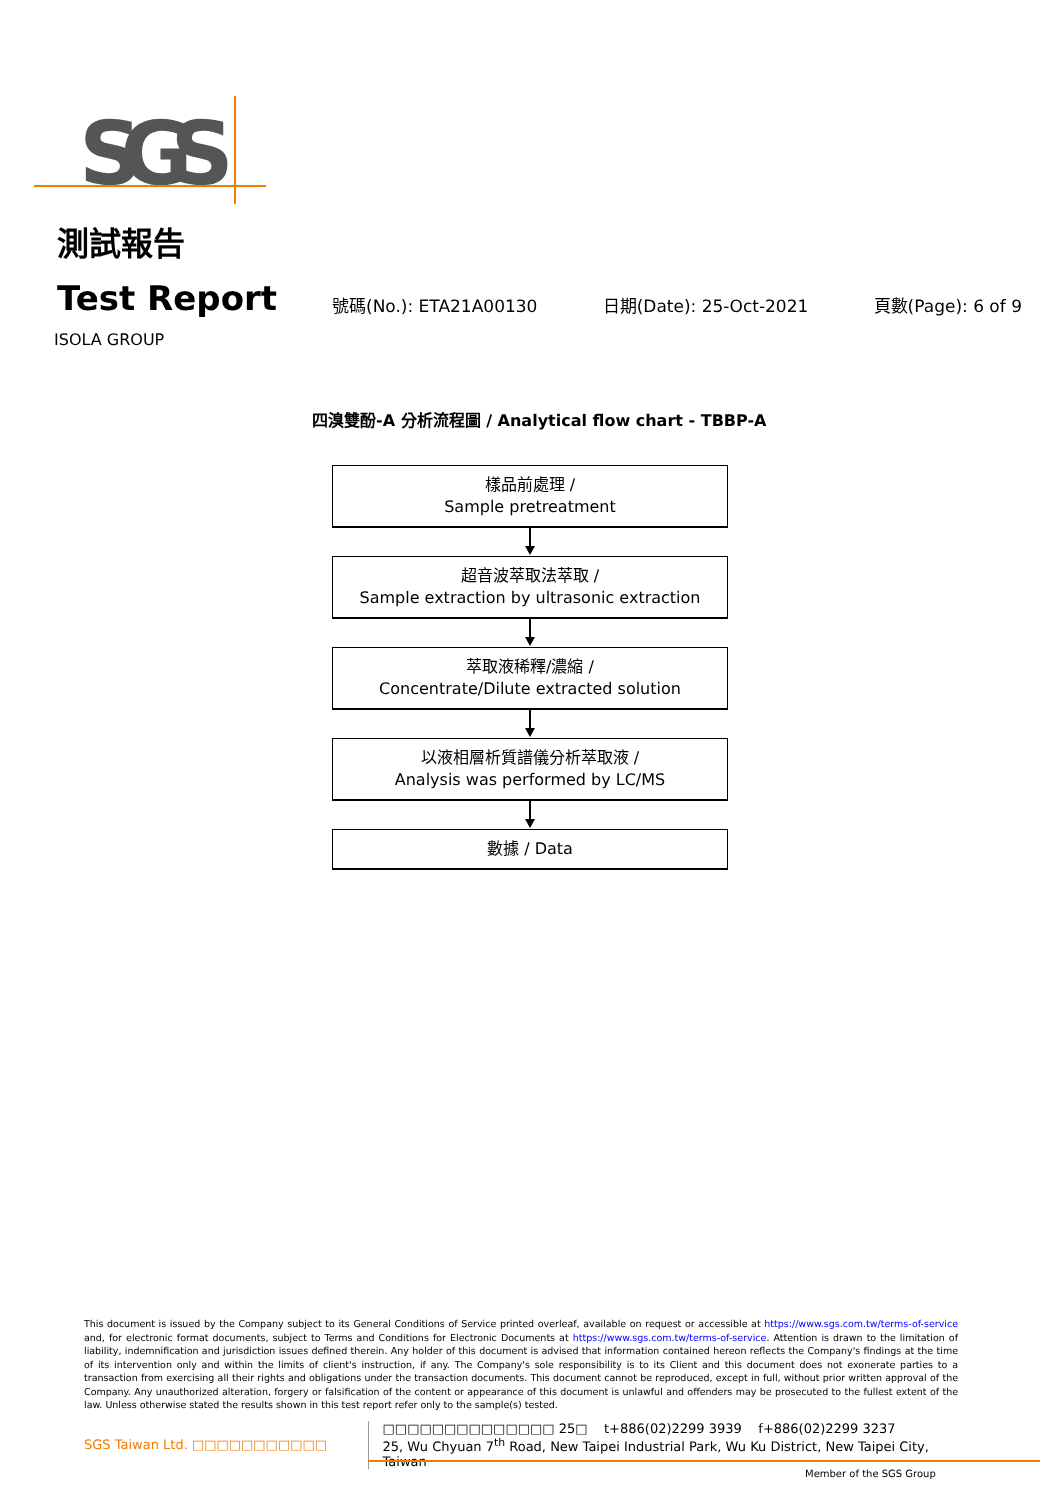SGS
測試報告
Test Report
號碼(No.): ETA21A00130 日期(Date): 25-Oct-2021 頁數(Page): 6 of 9
ISOLA GROUP
四溴雙酚-A 分析流程圖 / Analytical flow chart - TBBP-A
樣品前處理 /
Sample pretreatment
超音波萃取法萃取 /
Sample extraction by ultrasonic extraction
萃取液稀釋/濃縮 /
Concentrate/Dilute extracted solution
以液相層析質譜儀分析萃取液 /
Analysis was performed by LC/MS
數據 / Data
This document is issued by the Company subject to its General Conditions of Service printed overleaf, available on request or accessible at https://www.sgs.com.tw/terms-of-service and, for electronic format documents, subject to Terms and Conditions for Electronic Documents at https://www.sgs.com.tw/terms-of-service. Attention is drawn to the limitation of liability, indemnification and jurisdiction issues defined therein. Any holder of this document is advised that information contained hereon reflects the Company's findings at the time of its intervention only and within the limits of client's instruction, if any. The Company's sole responsibility is to its Client and this document does not exonerate parties to a transaction from exercising all their rights and obligations under the transaction documents. This document cannot be reproduced, except in full, without prior written approval of the Company. Any unauthorized alteration, forgery or falsification of the content or appearance of this document is unlawful and offenders may be prosecuted to the fullest extent of the law. Unless otherwise stated the results shown in this test report refer only to the sample(s) tested.
SGS Taiwan Ltd. □□□□□□□□□□□
□□□□□□□□□□□□□□ 25□ t+886(02)2299 3939 f+886(02)2299 3237
25, Wu Chyuan 7<sup>th</sup> Road, New Taipei Industrial Park, Wu Ku District, New Taipei City, Taiwan
Member of the SGS Group